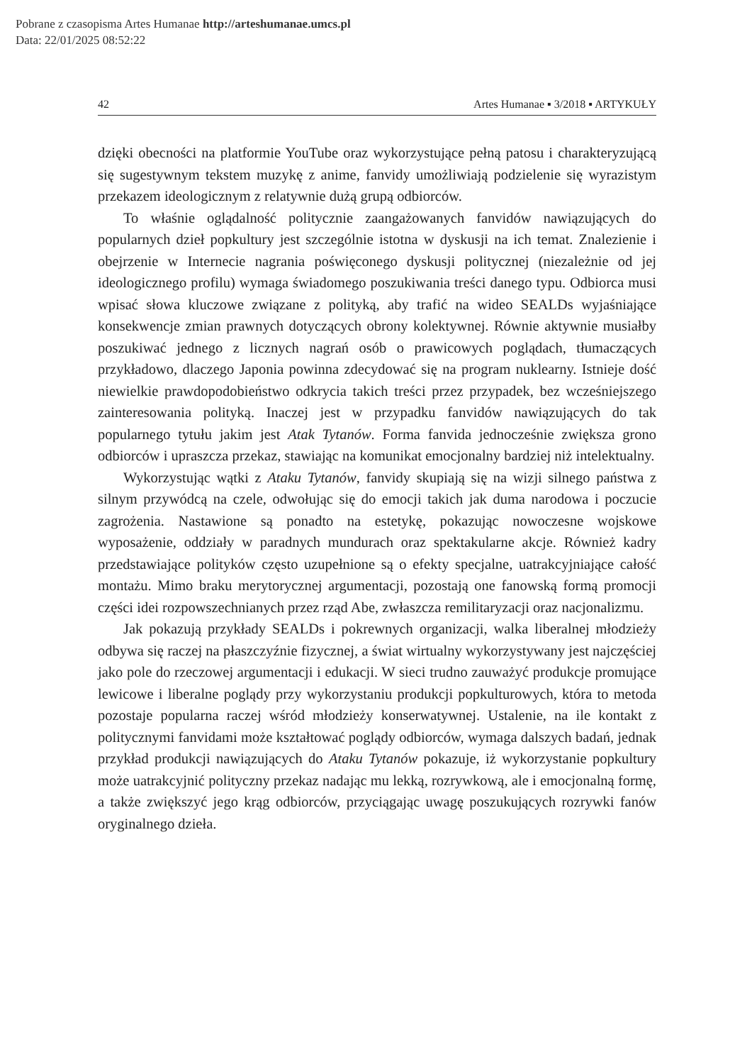Pobrane z czasopisma Artes Humanae http://arteshumanae.umcs.pl
Data: 22/01/2025 08:52:22
42 Artes Humanae ▪ 3/2018 ▪ ARTYKUŁY
dzięki obecności na platformie YouTube oraz wykorzystujące pełną patosu i charakteryzującą się sugestywnym tekstem muzykę z anime, fanvidy umożliwiają podzielenie się wyrazistym przekazem ideologicznym z relatywnie dużą grupą odbiorców.
To właśnie oglądalność politycznie zaangażowanych fanvidów nawiązujących do popularnych dzieł popkultury jest szczególnie istotna w dyskusji na ich temat. Znalezienie i obejrzenie w Internecie nagrania poświęconego dyskusji politycznej (niezależnie od jej ideologicznego profilu) wymaga świadomego poszukiwania treści danego typu. Odbiorca musi wpisać słowa kluczowe związane z polityką, aby trafić na wideo SEALDs wyjaśniające konsekwencje zmian prawnych dotyczących obrony kolektywnej. Równie aktywnie musiałby poszukiwać jednego z licznych nagrań osób o prawicowych poglądach, tłumaczących przykładowo, dlaczego Japonia powinna zdecydować się na program nuklearny. Istnieje dość niewielkie prawdopodobieństwo odkrycia takich treści przez przypadek, bez wcześniejszego zainteresowania polityką. Inaczej jest w przypadku fanvidów nawiązujących do tak popularnego tytułu jakim jest Atak Tytanów. Forma fanvida jednocześnie zwiększa grono odbiorców i upraszcza przekaz, stawiając na komunikat emocjonalny bardziej niż intelektualny.
Wykorzystując wątki z Ataku Tytanów, fanvidy skupiają się na wizji silnego państwa z silnym przywódcą na czele, odwołując się do emocji takich jak duma narodowa i poczucie zagrożenia. Nastawione są ponadto na estetykę, pokazując nowoczesne wojskowe wyposażenie, oddziały w paradnych mundurach oraz spektakularne akcje. Również kadry przedstawiające polityków często uzupełnione są o efekty specjalne, uatrakcyjniające całość montażu. Mimo braku merytorycznej argumentacji, pozostają one fanowską formą promocji części idei rozpowszechnianych przez rząd Abe, zwłaszcza remilitaryzacji oraz nacjonalizmu.
Jak pokazują przykłady SEALDs i pokrewnych organizacji, walka liberalnej młodzieży odbywa się raczej na płaszczyźnie fizycznej, a świat wirtualny wykorzystywany jest najczęściej jako pole do rzeczowej argumentacji i edukacji. W sieci trudno zauważyć produkcje promujące lewicowe i liberalne poglądy przy wykorzystaniu produkcji popkulturowych, która to metoda pozostaje popularna raczej wśród młodzieży konserwatywnej. Ustalenie, na ile kontakt z politycznymi fanvidami może kształtować poglądy odbiorców, wymaga dalszych badań, jednak przykład produkcji nawiązujących do Ataku Tytanów pokazuje, iż wykorzystanie popkultury może uatrakcyjnić polityczny przekaz nadając mu lekką, rozrywkową, ale i emocjonalną formę, a także zwiększyć jego krąg odbiorców, przyciągając uwagę poszukujących rozrywki fanów oryginalnego dzieła.